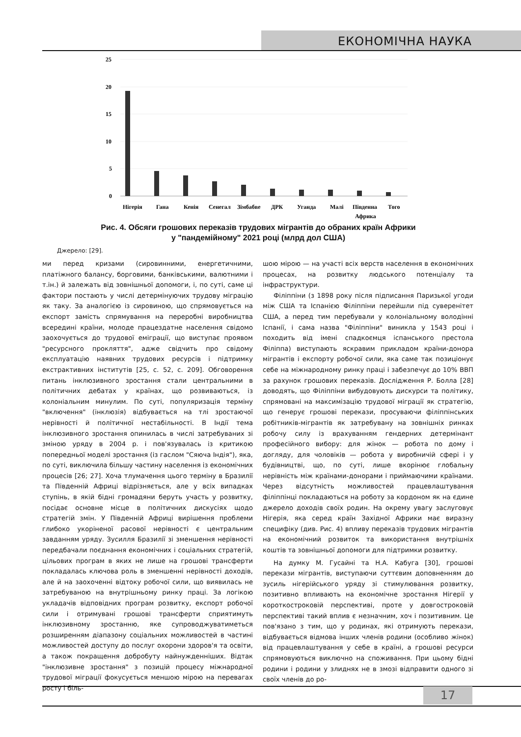ЕКОНОМІЧНА НАУКА
25
20
15
10
5
0
Нігерія
Гана
Кенія
Сенегал
Зімбабве
ДРК
Уганда
Малі
Південна
Африка
Того
Рис. 4. Обсяги грошових переказів трудових мігрантів до обраних країн Африки
у "пандемійному" 2021 році (млрд дол США)
Джерело: [29].
ми перед кризами (сировинними, енергетичними, платіжного балансу, борговими, банківськими, валютними і т.ін.) й залежать від зовнішньої допомоги, і, по суті, саме ці фактори постають у числі детермінуючих трудову міграцію як таку. За аналогією із сировиною, що спрямовується на експорт замість спрямування на переробні виробництва всередині країни, молоде працездатне населення свідомо заохочується до трудової еміграції, що виступає проявом "ресурсного прокляття", адже свідчить про свідому експлуатацію наявних трудових ресурсів і підтримку екстрактивних інститутів [25, с. 52, с. 209]. Обговорення питань інклюзивного зростання стали центральними в політичних дебатах у країнах, що розвиваються, із колоніальним минулим. По суті, популяризація терміну "включення" (інклюзія) відбувається на тлі зростаючої нерівності й політичної нестабільності. В Індії тема інклюзивного зростання опинилась в числі затребуваних зі зміною уряду в 2004 р. і пов'язувалась із критикою попередньої моделі зростання (із гаслом "Сяюча Індія"), яка, по суті, виключила більшу частину населення із економічних процесів [26; 27]. Хоча тлумачення цього терміну в Бразилії та Південній Африці відрізняється, але у всіх випадках ступінь, в якій бідні громадяни беруть участь у розвитку, посідає основне місце в політичних дискусіях щодо стратегій змін. У Південній Африці вирішення проблеми глибоко укоріненої расової нерівності є центральним завданням уряду. Зусилля Бразилії зі зменшення нерівності передбачали поєднання економічних і соціальних стратегій, цільових програм в яких не лише на грошові трансферти покладалась ключова роль в зменшенні нерівності доходів, але й на заохоченні відтоку робочої сили, що виявилась не затребуваною на внутрішньому ринку праці. За логікою укладачів відповідних програм розвитку, експорт робочої сили і отримувані грошові трансферти сприятимуть інклюзивному зростанню, яке супроводжуватиметься розширенням діапазону соціальних можливостей в частині можливостей доступу до послуг охорони здоров'я та освіти, а також покращення добробуту найнужденніших. Відтак "інклюзивне зростання" з позицій процесу міжнародної трудової міграції фокусується меншою мірою на перевагах росту і біль-
шою мірою — на участі всіх верств населення в економічних процесах, на розвитку людського потенціалу та інфраструктури.
Філіппіни (з 1898 року після підписання Паризької угоди між США та Іспанією Філіппіни перейшли під суверенітет США, а перед тим перебували у колоніальному володінні Іспанії, і сама назва "Філіппіни" виникла у 1543 році і походить від імені спадкоємця іспанського престола Філіппа) виступають яскравим прикладом країни-донора мігрантів і експорту робочої сили, яка саме так позиціонує себе на міжнародному ринку праці і забезпечує до 10% ВВП за рахунок грошових переказів. Дослідження Р. Болла [28] доводять, що Філіппіни вибудовують дискурси та політику, спрямовані на максимізацію трудової міграції як стратегію, що генерує грошові перекази, просуваючи філіппінських робітників-мігрантів як затребувану на зовнішніх ринках робочу силу із врахуванням гендерних детермінант професійного вибору: для жінок — робота по дому і догляду, для чоловіків — робота у виробничій сфері і у будівництві, що, по суті, лише вкорінює глобальну нерівність між країнами-донорами і приймаючими країнами. Через відсутність можливостей працевлаштування філіппінці покладаються на роботу за кордоном як на єдине джерело доходів своїх родин. На окрему увагу заслуговує Нігерія, яка серед країн Західної Африки має виразну специфіку (див. Рис. 4) впливу переказів трудових мігрантів на економічний розвиток та використання внутрішніх коштів та зовнішньої допомоги для підтримки розвитку.
На думку М. Гусайні та Н.А. Кабуга [30], грошові перекази мігрантів, виступаючи суттєвим доповненням до зусиль нігерійського уряду зі стимулювання розвитку, позитивно впливають на економічне зростання Нігерії у короткостроковій перспективі, проте у довгостроковій перспективі такий вплив є незначним, хоч і позитивним. Це пов'язано з тим, що у родинах, які отримують перекази, відбувається відмова інших членів родини (особливо жінок) від працевлаштування у себе в країні, а грошові ресурси спрямовуються виключно на споживання. При цьому бідні родини і родини у злиднях не в змозі відправити одного зі своїх членів до ро-
17